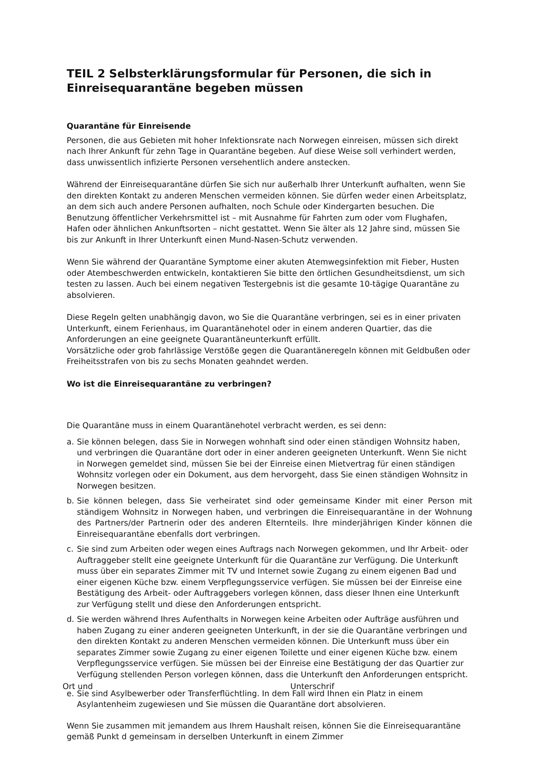TEIL 2 Selbsterklärungsformular für Personen, die sich in Einreisequarantäne begeben müssen
Quarantäne für Einreisende
Personen, die aus Gebieten mit hoher Infektionsrate nach Norwegen einreisen, müssen sich direkt nach Ihrer Ankunft für zehn Tage in Quarantäne begeben. Auf diese Weise soll verhindert werden, dass unwissentlich infizierte Personen versehentlich andere anstecken.
Während der Einreisequarantäne dürfen Sie sich nur außerhalb Ihrer Unterkunft aufhalten, wenn Sie den direkten Kontakt zu anderen Menschen vermeiden können. Sie dürfen weder einen Arbeitsplatz, an dem sich auch andere Personen aufhalten, noch Schule oder Kindergarten besuchen. Die Benutzung öffentlicher Verkehrsmittel ist – mit Ausnahme für Fahrten zum oder vom Flughafen, Hafen oder ähnlichen Ankunftsorten – nicht gestattet. Wenn Sie älter als 12 Jahre sind, müssen Sie bis zur Ankunft in Ihrer Unterkunft einen Mund-Nasen-Schutz verwenden.
Wenn Sie während der Quarantäne Symptome einer akuten Atemwegsinfektion mit Fieber, Husten oder Atembeschwerden entwickeln, kontaktieren Sie bitte den örtlichen Gesundheitsdienst, um sich testen zu lassen. Auch bei einem negativen Testergebnis ist die gesamte 10-tägige Quarantäne zu absolvieren.
Diese Regeln gelten unabhängig davon, wo Sie die Quarantäne verbringen, sei es in einer privaten Unterkunft, einem Ferienhaus, im Quarantänehotel oder in einem anderen Quartier, das die Anforderungen an eine geeignete Quarantäneunterkunft erfüllt.
Vorsätzliche oder grob fahrlässige Verstöße gegen die Quarantäneregeln können mit Geldbußen oder Freiheitsstrafen von bis zu sechs Monaten geahndet werden.
Wo ist die Einreisequarantäne zu verbringen?
Die Quarantäne muss in einem Quarantänehotel verbracht werden, es sei denn:
a. Sie können belegen, dass Sie in Norwegen wohnhaft sind oder einen ständigen Wohnsitz haben, und verbringen die Quarantäne dort oder in einer anderen geeigneten Unterkunft. Wenn Sie nicht in Norwegen gemeldet sind, müssen Sie bei der Einreise einen Mietvertrag für einen ständigen Wohnsitz vorlegen oder ein Dokument, aus dem hervorgeht, dass Sie einen ständigen Wohnsitz in Norwegen besitzen.
b. Sie können belegen, dass Sie verheiratet sind oder gemeinsame Kinder mit einer Person mit ständigem Wohnsitz in Norwegen haben, und verbringen die Einreisequarantäne in der Wohnung des Partners/der Partnerin oder des anderen Elternteils. Ihre minderjährigen Kinder können die Einreisequarantäne ebenfalls dort verbringen.
c. Sie sind zum Arbeiten oder wegen eines Auftrags nach Norwegen gekommen, und Ihr Arbeit- oder Auftraggeber stellt eine geeignete Unterkunft für die Quarantäne zur Verfügung. Die Unterkunft muss über ein separates Zimmer mit TV und Internet sowie Zugang zu einem eigenen Bad und einer eigenen Küche bzw. einem Verpflegungsservice verfügen. Sie müssen bei der Einreise eine Bestätigung des Arbeit- oder Auftraggebers vorlegen können, dass dieser Ihnen eine Unterkunft zur Verfügung stellt und diese den Anforderungen entspricht.
d. Sie werden während Ihres Aufenthalts in Norwegen keine Arbeiten oder Aufträge ausführen und haben Zugang zu einer anderen geeigneten Unterkunft, in der sie die Quarantäne verbringen und den direkten Kontakt zu anderen Menschen vermeiden können. Die Unterkunft muss über ein separates Zimmer sowie Zugang zu einer eigenen Toilette und einer eigenen Küche bzw. einem Verpflegungsservice verfügen. Sie müssen bei der Einreise eine Bestätigung der das Quartier zur Verfügung stellenden Person vorlegen können, dass die Unterkunft den Anforderungen entspricht.
Ort und Unterschrif
e. Sie sind Asylbewerber oder Transferflüchtling. In dem Fall wird Ihnen ein Platz in einem Asylantenheim zugewiesen und Sie müssen die Quarantäne dort absolvieren.
Wenn Sie zusammen mit jemandem aus Ihrem Haushalt reisen, können Sie die Einreisequarantäne gemäß Punkt d gemeinsam in derselben Unterkunft in einem Zimmer